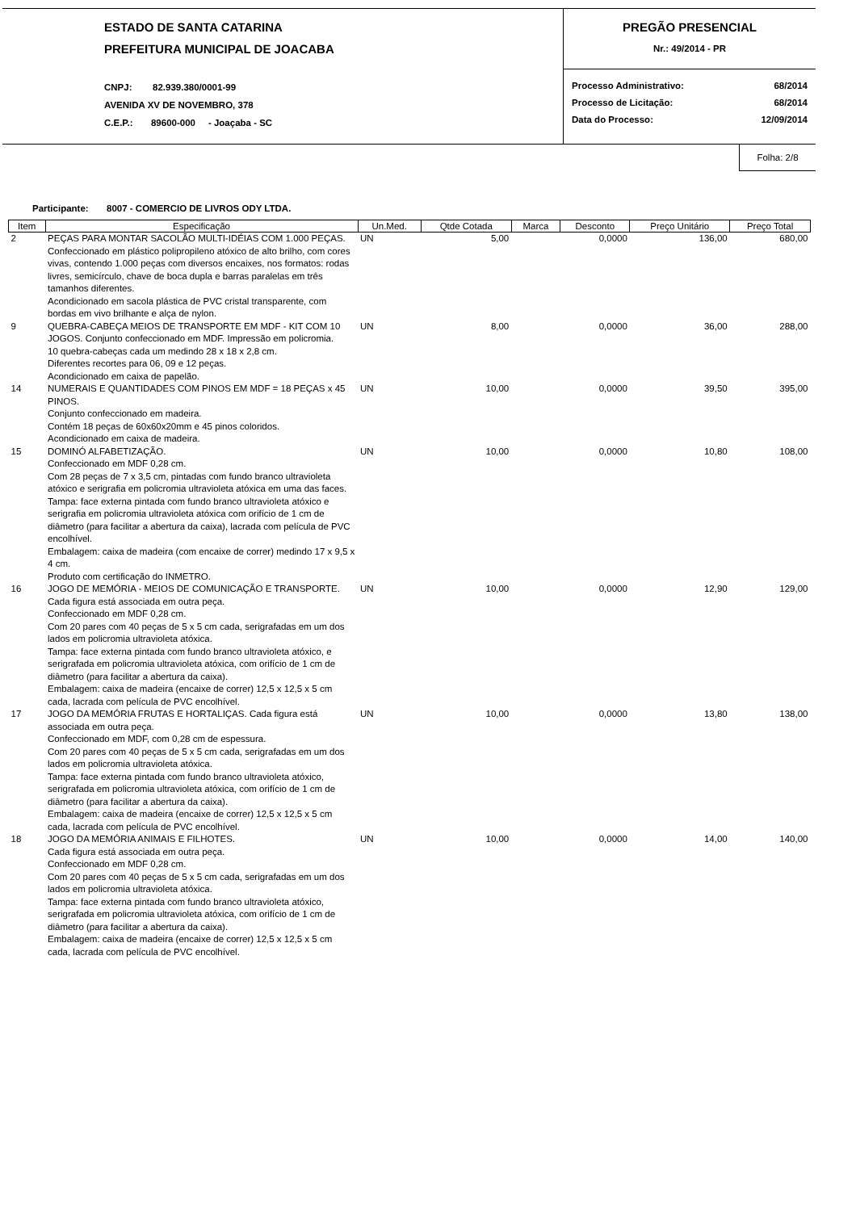ESTADO DE SANTA CATARINA
PREFEITURA MUNICIPAL DE JOACABA
CNPJ: 82.939.380/0001-99
AVENIDA XV DE NOVEMBRO, 378
C.E.P.: 89600-000 - Joaçaba - SC
PREGÃO PRESENCIAL
Nr.: 49/2014 - PR
Processo Administrativo: 68/2014
Processo de Licitação: 68/2014
Data do Processo: 12/09/2014
Folha: 2/8
Participante: 8007 - COMERCIO DE LIVROS ODY LTDA.
| Item | Especificação | Un.Med. | Qtde Cotada | Marca | Desconto | Preço Unitário | Preço Total |
| --- | --- | --- | --- | --- | --- | --- | --- |
| 2 | PEÇAS PARA MONTAR SACOLÃO MULTI-IDÉIAS COM 1.000 PEÇAS. Confeccionado em plástico polipropileno atóxico de alto brilho, com cores vivas, contendo 1.000 peças com diversos encaixes, nos formatos: rodas livres, semicírculo, chave de boca dupla e barras paralelas em três tamanhos diferentes. Acondicionado em sacola plástica de PVC cristal transparente, com bordas em vivo brilhante e alça de nylon. | UN | 5,00 | | 0,0000 | 136,00 | 680,00 |
| 9 | QUEBRA-CABEÇA MEIOS DE TRANSPORTE EM MDF - KIT COM 10 JOGOS. Conjunto confeccionado em MDF. Impressão em policromia. 10 quebra-cabeças cada um medindo 28 x 18 x 2,8 cm. Diferentes recortes para 06, 09 e 12 peças. Acondicionado em caixa de papelão. | UN | 8,00 | | 0,0000 | 36,00 | 288,00 |
| 14 | NUMERAIS E QUANTIDADES COM PINOS EM MDF = 18 PEÇAS x 45 PINOS. Conjunto confeccionado em madeira. Contém 18 peças de 60x60x20mm e 45 pinos coloridos. Acondicionado em caixa de madeira. | UN | 10,00 | | 0,0000 | 39,50 | 395,00 |
| 15 | DOMINÓ ALFABETIZAÇÃO. Confeccionado em MDF 0,28 cm. Com 28 peças de 7 x 3,5 cm, pintadas com fundo branco ultravioleta atóxico e serigrafia em policromia ultravioleta atóxica em uma das faces. Tampa: face externa pintada com fundo branco ultravioleta atóxico e serigrafia em policromia ultravioleta atóxica com orifício de 1 cm de diâmetro (para facilitar a abertura da caixa), lacrada com película de PVC encolhível. Embalagem: caixa de madeira (com encaixe de correr) medindo 17 x 9,5 x 4 cm. Produto com certificação do INMETRO. | UN | 10,00 | | 0,0000 | 10,80 | 108,00 |
| 16 | JOGO DE MEMÓRIA - MEIOS DE COMUNICAÇÃO E TRANSPORTE. Cada figura está associada em outra peça. Confeccionado em MDF 0,28 cm. Com 20 pares com 40 peças de 5 x 5 cm cada, serigrafadas em um dos lados em policromia ultravioleta atóxica. Tampa: face externa pintada com fundo branco ultravioleta atóxico, e serigrafada em policromia ultravioleta atóxica, com orifício de 1 cm de diâmetro (para facilitar a abertura da caixa). Embalagem: caixa de madeira (encaixe de correr) 12,5 x 12,5 x 5 cm cada, lacrada com película de PVC encolhível. | UN | 10,00 | | 0,0000 | 12,90 | 129,00 |
| 17 | JOGO DA MEMÓRIA FRUTAS E HORTALIÇAS. Cada figura está associada em outra peça. Confeccionado em MDF, com 0,28 cm de espessura. Com 20 pares com 40 peças de 5 x 5 cm cada, serigrafadas em um dos lados em policromia ultravioleta atóxica. Tampa: face externa pintada com fundo branco ultravioleta atóxico, serigrafada em policromia ultravioleta atóxica, com orifício de 1 cm de diâmetro (para facilitar a abertura da caixa). Embalagem: caixa de madeira (encaixe de correr) 12,5 x 12,5 x 5 cm cada, lacrada com película de PVC encolhível. | UN | 10,00 | | 0,0000 | 13,80 | 138,00 |
| 18 | JOGO DA MEMÓRIA ANIMAIS E FILHOTES. Cada figura está associada em outra peça. Confeccionado em MDF 0,28 cm. Com 20 pares com 40 peças de 5 x 5 cm cada, serigrafadas em um dos lados em policromia ultravioleta atóxica. Tampa: face externa pintada com fundo branco ultravioleta atóxico, serigrafada em policromia ultravioleta atóxica, com orifício de 1 cm de diâmetro (para facilitar a abertura da caixa). Embalagem: caixa de madeira (encaixe de correr) 12,5 x 12,5 x 5 cm cada, lacrada com película de PVC encolhível. | UN | 10,00 | | 0,0000 | 14,00 | 140,00 |